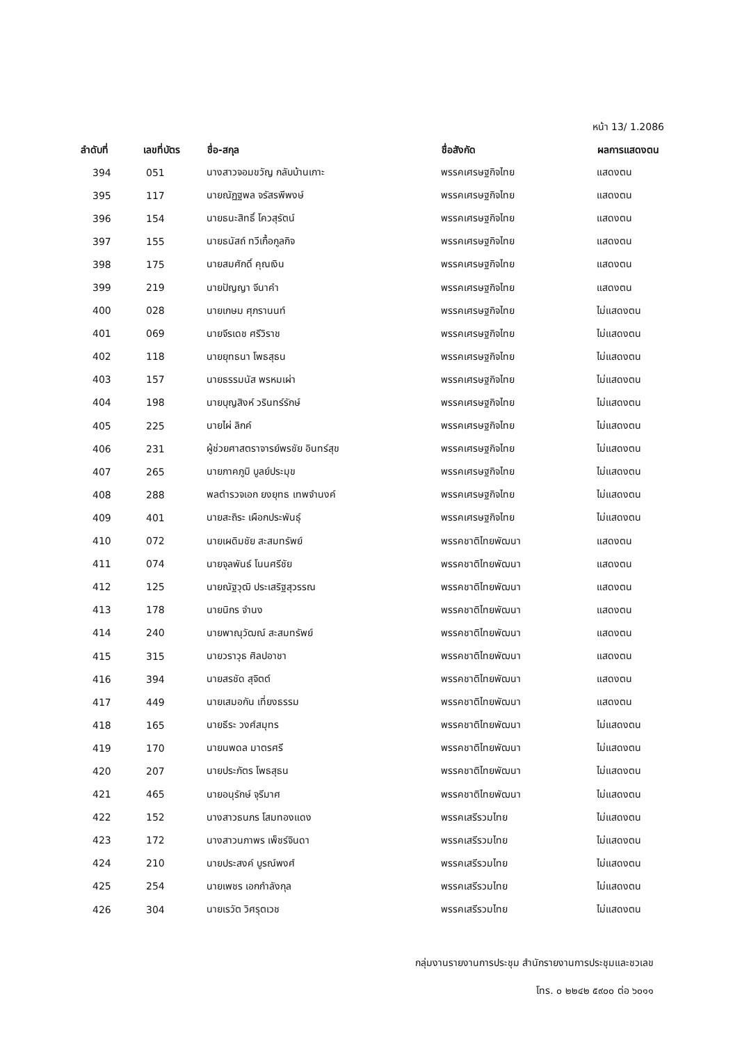หน้า 13/ 1.2086
| ลำดับที่ | เลขที่บัตร | ชื่อ-สกุล | ชื่อสังกัด | ผลการแสดงตน |
| --- | --- | --- | --- | --- |
| 394 | 051 | นางสาวจอมขวัญ กลับบ้านเกาะ | พรรคเศรษฐกิจไทย | แสดงตน |
| 395 | 117 | นายณัฏฐพล จรัสรพีพงษ์ | พรรคเศรษฐกิจไทย | แสดงตน |
| 396 | 154 | นายธนะสิทธิ์ โควสุรัตน์ | พรรคเศรษฐกิจไทย | แสดงตน |
| 397 | 155 | นายธนัสถ์ ทวีเกื้อกูลกิจ | พรรคเศรษฐกิจไทย | แสดงตน |
| 398 | 175 | นายสมศักดิ์ คุณเงิน | พรรคเศรษฐกิจไทย | แสดงตน |
| 399 | 219 | นายปัญญา จีนาคำ | พรรคเศรษฐกิจไทย | แสดงตน |
| 400 | 028 | นายเกษม ศุภรานนท์ | พรรคเศรษฐกิจไทย | ไม่แสดงตน |
| 401 | 069 | นายจีรเดช ศรีวิราช | พรรคเศรษฐกิจไทย | ไม่แสดงตน |
| 402 | 118 | นายยุทธนา โพธสุธน | พรรคเศรษฐกิจไทย | ไม่แสดงตน |
| 403 | 157 | นายธรรมนัส พรหมเผ่า | พรรคเศรษฐกิจไทย | ไม่แสดงตน |
| 404 | 198 | นายบุญสิงห์ วรินทร์รักษ์ | พรรคเศรษฐกิจไทย | ไม่แสดงตน |
| 405 | 225 | นายไผ่ ลิกค์ | พรรคเศรษฐกิจไทย | ไม่แสดงตน |
| 406 | 231 | ผู้ช่วยศาสตราจารย์พรชัย อินทร์สุข | พรรคเศรษฐกิจไทย | ไม่แสดงตน |
| 407 | 265 | นายภาคภูมิ บูลย์ประมุข | พรรคเศรษฐกิจไทย | ไม่แสดงตน |
| 408 | 288 | พลตำรวจเอก ยงยุทธ เทพจำนงค์ | พรรคเศรษฐกิจไทย | ไม่แสดงตน |
| 409 | 401 | นายสะถิระ เผือกประพันธุ์ | พรรคเศรษฐกิจไทย | ไม่แสดงตน |
| 410 | 072 | นายเผดิมชัย สะสมทรัพย์ | พรรคชาติไทยพัฒนา | แสดงตน |
| 411 | 074 | นายจุลพันธ์ โนนศรีชัย | พรรคชาติไทยพัฒนา | แสดงตน |
| 412 | 125 | นายณัฐวุฒิ ประเสริฐสุวรรณ | พรรคชาติไทยพัฒนา | แสดงตน |
| 413 | 178 | นายนิกร จำนง | พรรคชาติไทยพัฒนา | แสดงตน |
| 414 | 240 | นายพาณุวัฒณ์ สะสมทรัพย์ | พรรคชาติไทยพัฒนา | แสดงตน |
| 415 | 315 | นายวราวุธ ศิลปอาชา | พรรคชาติไทยพัฒนา | แสดงตน |
| 416 | 394 | นายสรชัด สุจิตต์ | พรรคชาติไทยพัฒนา | แสดงตน |
| 417 | 449 | นายเสมอกัน เที่ยงธรรม | พรรคชาติไทยพัฒนา | แสดงตน |
| 418 | 165 | นายธีระ วงศ์สมุทร | พรรคชาติไทยพัฒนา | ไม่แสดงตน |
| 419 | 170 | นายนพดล มาตรศรี | พรรคชาติไทยพัฒนา | ไม่แสดงตน |
| 420 | 207 | นายประภัตร โพธสุธน | พรรคชาติไทยพัฒนา | ไม่แสดงตน |
| 421 | 465 | นายอนุรักษ์ จุรีมาศ | พรรคชาติไทยพัฒนา | ไม่แสดงตน |
| 422 | 152 | นางสาวธนภร โสมทองแดง | พรรคเสรีรวมไทย | ไม่แสดงตน |
| 423 | 172 | นางสาวนภาพร เพ็ชร์จินดา | พรรคเสรีรวมไทย | ไม่แสดงตน |
| 424 | 210 | นายประสงค์ บูรณ์พงศ์ | พรรคเสรีรวมไทย | ไม่แสดงตน |
| 425 | 254 | นายเพชร เอกกำลังกุล | พรรคเสรีรวมไทย | ไม่แสดงตน |
| 426 | 304 | นายเรวัต วิศรุตเวช | พรรคเสรีรวมไทย | ไม่แสดงตน |
กลุ่มงานรายงานการประชุม สำนักรายงานการประชุมและชวเลข
โทร. ๐ ๒๒๔๒ ๕๙๐๐ ต่อ ๖๐๑๑